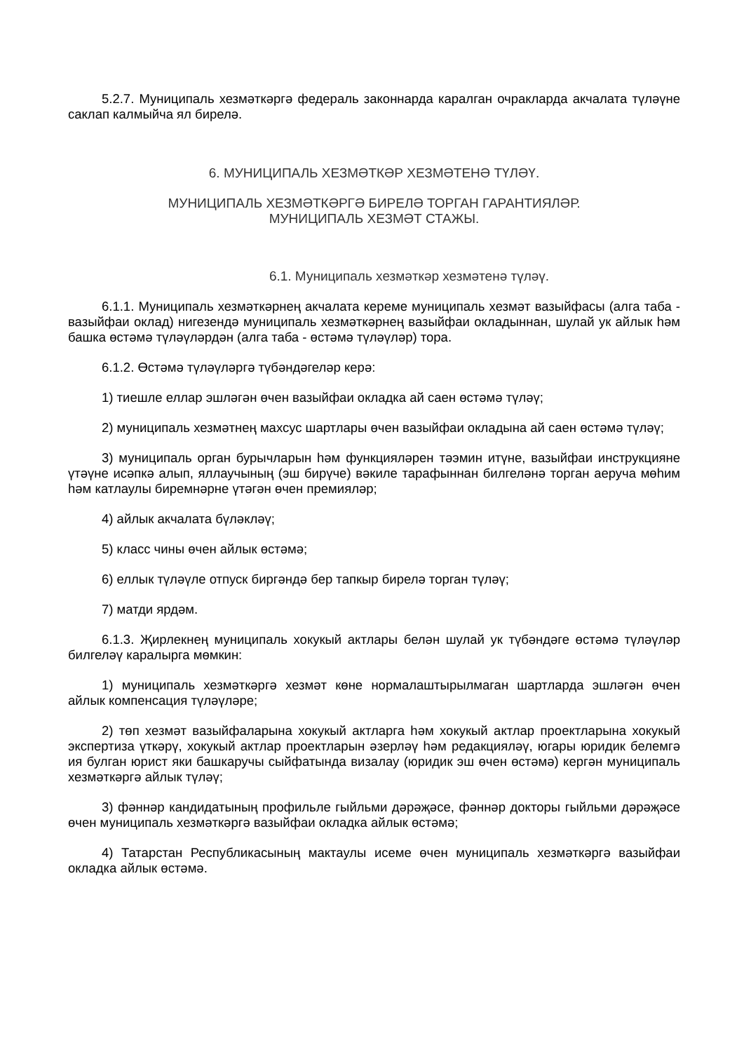5.2.7. Муниципаль хезмәткәргә федераль законнарда каралган очракларда акчалата түләүне саклап калмыйча ял бирелә.
6. МУНИЦИПАЛЬ ХЕЗМӘТКӘР ХЕЗМӘТЕНӘ ТҮЛӘҮ.
МУНИЦИПАЛЬ ХЕЗМӘТКӘРГӘ БИРЕЛӘ ТОРГАН ГАРАНТИЯЛӘР.
МУНИЦИПАЛЬ ХЕЗМӘТ СТАЖЫ.
6.1. Муниципаль хезмәткәр хезмәтенә түләү.
6.1.1. Муниципаль хезмәткәрнең акчалата кереме муниципаль хезмәт вазыйфасы (алга таба - вазыйфаи оклад) нигезендә муниципаль хезмәткәрнең вазыйфаи окладыннан, шулай ук айлык һәм башка өстәмә түләүләрдән (алга таба - өстәмә түләүләр) тора.
6.1.2. Өстәмә түләүләргә түбәндәгеләр керә:
1) тиешле еллар эшләгән өчен вазыйфаи окладка ай саен өстәмә түләү;
2) муниципаль хезмәтнең махсус шартлары өчен вазыйфаи окладына ай саен өстәмә түләү;
3) муниципаль орган бурычларын һәм функцияләрен тәэмин итүне, вазыйфаи инструкцияне үтәүне исәпкә алып, яллаучының (эш бирүче) вәкиле тарафыннан билгеләнә торган аеруча мөһим һәм катлаулы биремнәрне үтәгән өчен премияләр;
4) айлык акчалата бүләкләү;
5) класс чины өчен айлык өстәмә;
6) еллык түләүле отпуск биргәндә бер тапкыр бирелә торган түләү;
7) матди ярдәм.
6.1.3. Җирлекнең муниципаль хокукый актлары белән шулай ук түбәндәге өстәмә түләүләр билгеләү каралырга мөмкин:
1) муниципаль хезмәткәргә хезмәт көне нормалаштырылмаган шартларда эшләгән өчен айлык компенсация түләүләре;
2) төп хезмәт вазыйфаларына хокукый актларга һәм хокукый актлар проектларына хокукый экспертиза үткәрү, хокукый актлар проектларын әзерләү һәм редакцияләү, югары юридик белемгә ия булган юрист яки башкаручы сыйфатында визалау (юридик эш өчен өстәмә) кергән муниципаль хезмәткәргә айлык түләү;
3) фәннәр кандидатының профильле гыйльми дәрәҗәсе, фәннәр докторы гыйльми дәрәҗәсе өчен муниципаль хезмәткәргә вазыйфаи окладка айлык өстәмә;
4) Татарстан Республикасының мактаулы исеме өчен муниципаль хезмәткәргә вазыйфаи окладка айлык өстәмә.